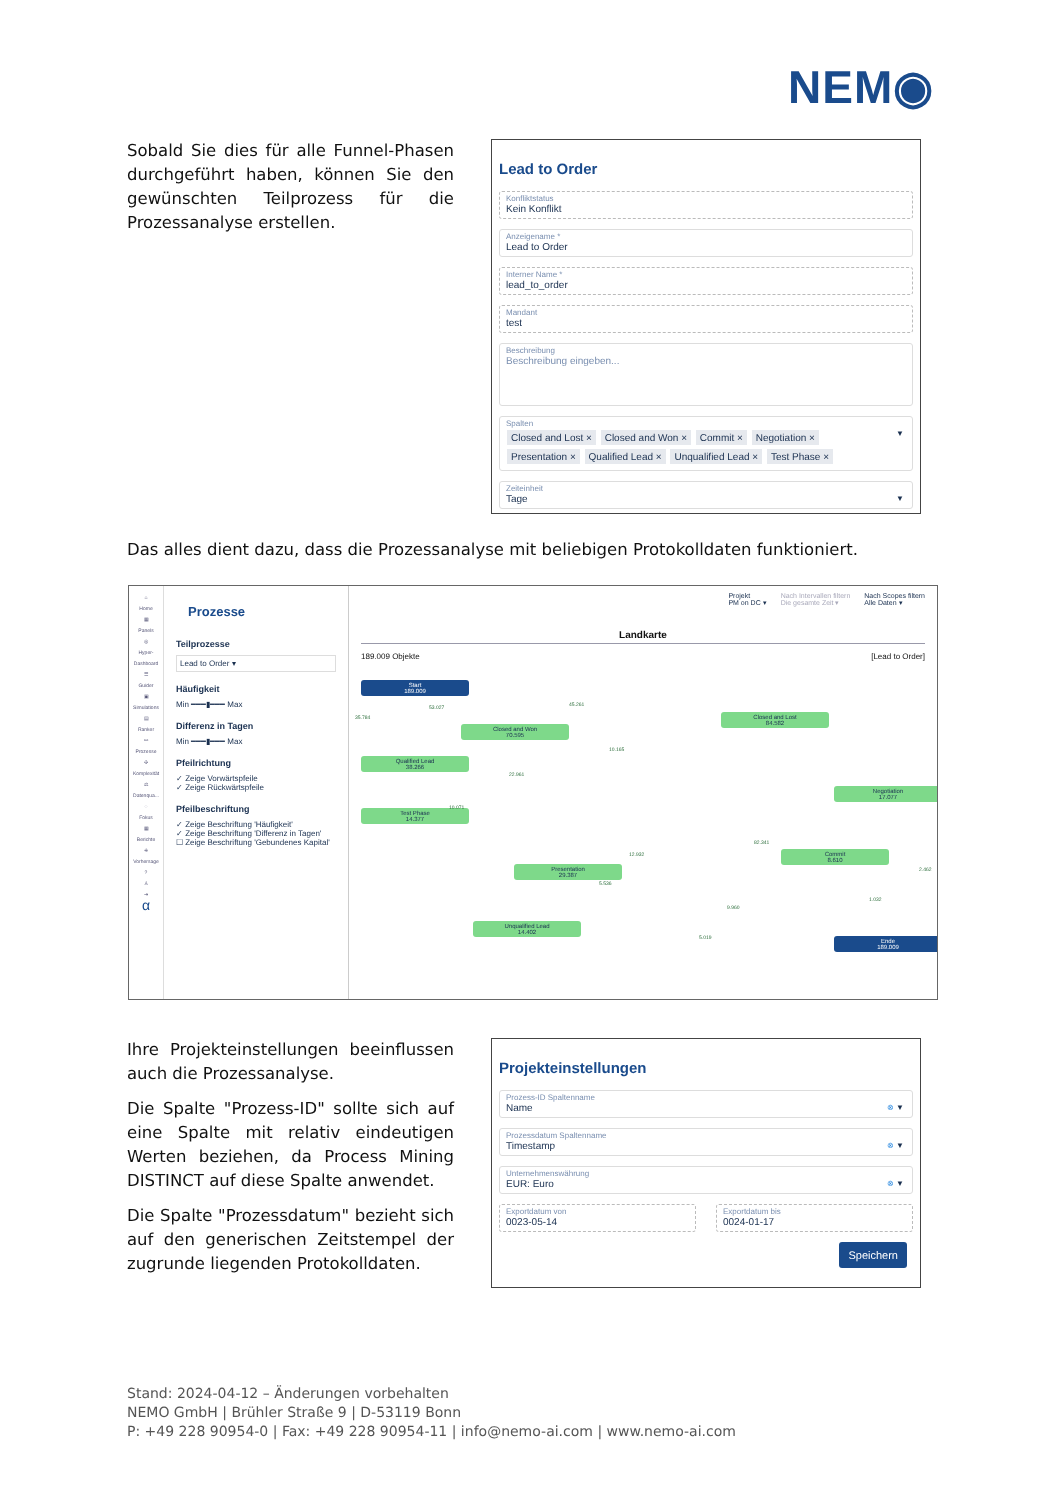NEM◉
Sobald Sie dies für alle Funnel-Phasen durchgeführt haben, können Sie den gewünschten Teilprozess für die Prozessanalyse erstellen.
Lead to Order
Konfliktstatus
Kein Konflikt
Anzeigename *
Lead to Order
Interner Name *
lead_to_order
Mandant
test
Beschreibung
Beschreibung eingeben...
Spalten
Closed and Lost × Closed and Won × Commit × Negotiation ×
Presentation × Qualified Lead × Unqualified Lead × Test Phase ×
▼
Zeiteinheit
Tage
▼
Das alles dient dazu, dass die Prozessanalyse mit beliebigen Protokolldaten funktioniert.
⌂
Home
▦
Panels
◎
Hyper-Dashboard
☰
Guider
▣
Simulations
▤
Ranker
⚯
Prozesse
✣
Komplexität
⚖
Datenqua...
◌
Fokus
▦
Berichte
⁜
Vorhersage
?
♙
⇥
α
Prozesse
Teilprozesse
Lead to Order ▾
Häufigkeit
Min ━━━▮━━━ Max
Differenz in Tagen
Min ━━━▮━━━ Max
Pfeilrichtung
✓ Zeige Vorwärtspfeile
✓ Zeige Rückwärtspfeile
Pfeilbeschriftung
✓ Zeige Beschriftung 'Häufigkeit'
✓ Zeige Beschriftung 'Differenz in Tagen'
☐ Zeige Beschriftung 'Gebundenes Kapital'
Projekt
PM on DC ▾ Nach Intervallen filtern
Die gesamte Zeit ▾ Nach Scopes filtern
Alle Daten ▾
Landkarte
189.009 Objekte [Lead to Order]
Start
189.009
Closed and Won
70.595
Closed and Lost
84.582
Qualified Lead
38.266
Negotiation
17.077
Test Phase
14.377
Commit
8.610
Presentation
29.387
Unqualified Lead
14.402
Ende
189.009
53.027
45.261
35.784
10.165
22.961
10.071
82.341
12.932
5.536
9.960
5.019
1.032
2.462
Ihre Projekteinstellungen beeinflussen auch die Prozessanalyse.
Die Spalte "Prozess-ID" sollte sich auf eine Spalte mit relativ eindeutigen Werten beziehen, da Process Mining DISTINCT auf diese Spalte anwendet.
Die Spalte "Prozessdatum" bezieht sich auf den generischen Zeitstempel der zugrunde liegenden Protokolldaten.
Projekteinstellungen
Prozess-ID Spaltenname
Name
⊗ ▼
Prozessdatum Spaltenname
Timestamp
⊗ ▼
Unternehmenswährung
EUR: Euro
⊗ ▼
Exportdatum von
0023-05-14
Exportdatum bis
0024-01-17
Speichern
Stand: 2024-04-12 – Änderungen vorbehalten
NEMO GmbH | Brühler Straße 9 | D-53119 Bonn
P: +49 228 90954-0 | Fax: +49 228 90954-11 | info@nemo-ai.com | www.nemo-ai.com